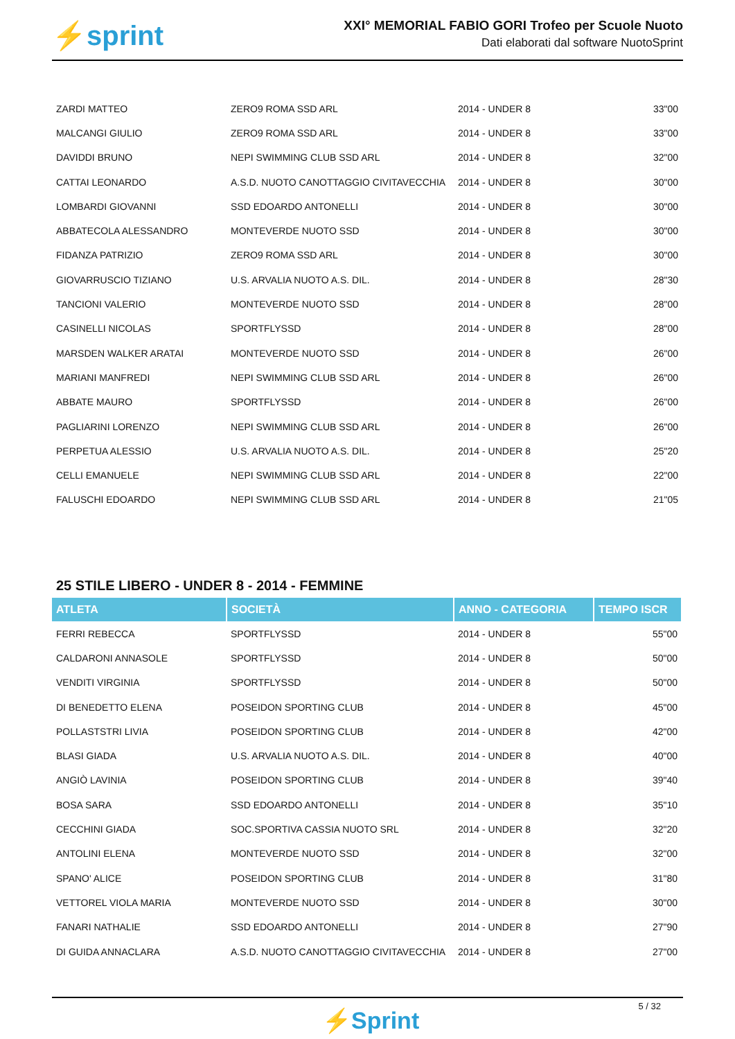⚡sprint
XXI° MEMORIAL FABIO GORI Trofeo per Scuole Nuoto
Dati elaborati dal software NuotoSprint
| ZARDI MATTEO | ZERO9 ROMA SSD ARL | 2014 - UNDER 8 | 33"00 |
| MALCANGI GIULIO | ZERO9 ROMA SSD ARL | 2014 - UNDER 8 | 33"00 |
| DAVIDDI BRUNO | NEPI SWIMMING CLUB SSD ARL | 2014 - UNDER 8 | 32"00 |
| CATTAI LEONARDO | A.S.D. NUOTO CANOTTAGGIO CIVITAVECCHIA | 2014 - UNDER 8 | 30"00 |
| LOMBARDI GIOVANNI | SSD EDOARDO ANTONELLI | 2014 - UNDER 8 | 30"00 |
| ABBATECOLA ALESSANDRO | MONTEVERDE NUOTO SSD | 2014 - UNDER 8 | 30"00 |
| FIDANZA PATRIZIO | ZERO9 ROMA SSD ARL | 2014 - UNDER 8 | 30"00 |
| GIOVARRUSCIO TIZIANO | U.S. ARVALIA NUOTO A.S. DIL. | 2014 - UNDER 8 | 28"30 |
| TANCIONI VALERIO | MONTEVERDE NUOTO SSD | 2014 - UNDER 8 | 28"00 |
| CASINELLI NICOLAS | SPORTFLYSSD | 2014 - UNDER 8 | 28"00 |
| MARSDEN WALKER ARATAI | MONTEVERDE NUOTO SSD | 2014 - UNDER 8 | 26"00 |
| MARIANI MANFREDI | NEPI SWIMMING CLUB SSD ARL | 2014 - UNDER 8 | 26"00 |
| ABBATE MAURO | SPORTFLYSSD | 2014 - UNDER 8 | 26"00 |
| PAGLIARINI LORENZO | NEPI SWIMMING CLUB SSD ARL | 2014 - UNDER 8 | 26"00 |
| PERPETUA ALESSIO | U.S. ARVALIA NUOTO A.S. DIL. | 2014 - UNDER 8 | 25"20 |
| CELLI EMANUELE | NEPI SWIMMING CLUB SSD ARL | 2014 - UNDER 8 | 22"00 |
| FALUSCHI EDOARDO | NEPI SWIMMING CLUB SSD ARL | 2014 - UNDER 8 | 21"05 |
25 STILE LIBERO - UNDER 8 - 2014 - FEMMINE
| ATLETA | SOCIETÀ | ANNO - CATEGORIA | TEMPO ISCR |
| --- | --- | --- | --- |
| FERRI REBECCA | SPORTFLYSSD | 2014 - UNDER 8 | 55"00 |
| CALDARONI ANNASOLE | SPORTFLYSSD | 2014 - UNDER 8 | 50"00 |
| VENDITI VIRGINIA | SPORTFLYSSD | 2014 - UNDER 8 | 50"00 |
| DI BENEDETTO ELENA | POSEIDON SPORTING CLUB | 2014 - UNDER 8 | 45"00 |
| POLLASTSTRI LIVIA | POSEIDON SPORTING CLUB | 2014 - UNDER 8 | 42"00 |
| BLASI GIADA | U.S. ARVALIA NUOTO A.S. DIL. | 2014 - UNDER 8 | 40"00 |
| ANGIÒ LAVINIA | POSEIDON SPORTING CLUB | 2014 - UNDER 8 | 39"40 |
| BOSA SARA | SSD EDOARDO ANTONELLI | 2014 - UNDER 8 | 35"10 |
| CECCHINI GIADA | SOC.SPORTIVA CASSIA NUOTO SRL | 2014 - UNDER 8 | 32"20 |
| ANTOLINI ELENA | MONTEVERDE NUOTO SSD | 2014 - UNDER 8 | 32"00 |
| SPANO' ALICE | POSEIDON SPORTING CLUB | 2014 - UNDER 8 | 31"80 |
| VETTOREL VIOLA MARIA | MONTEVERDE NUOTO SSD | 2014 - UNDER 8 | 30"00 |
| FANARI NATHALIE | SSD EDOARDO ANTONELLI | 2014 - UNDER 8 | 27"90 |
| DI GUIDA ANNACLARA | A.S.D. NUOTO CANOTTAGGIO CIVITAVECCHIA | 2014 - UNDER 8 | 27"00 |
⚡Sprint
5 / 32